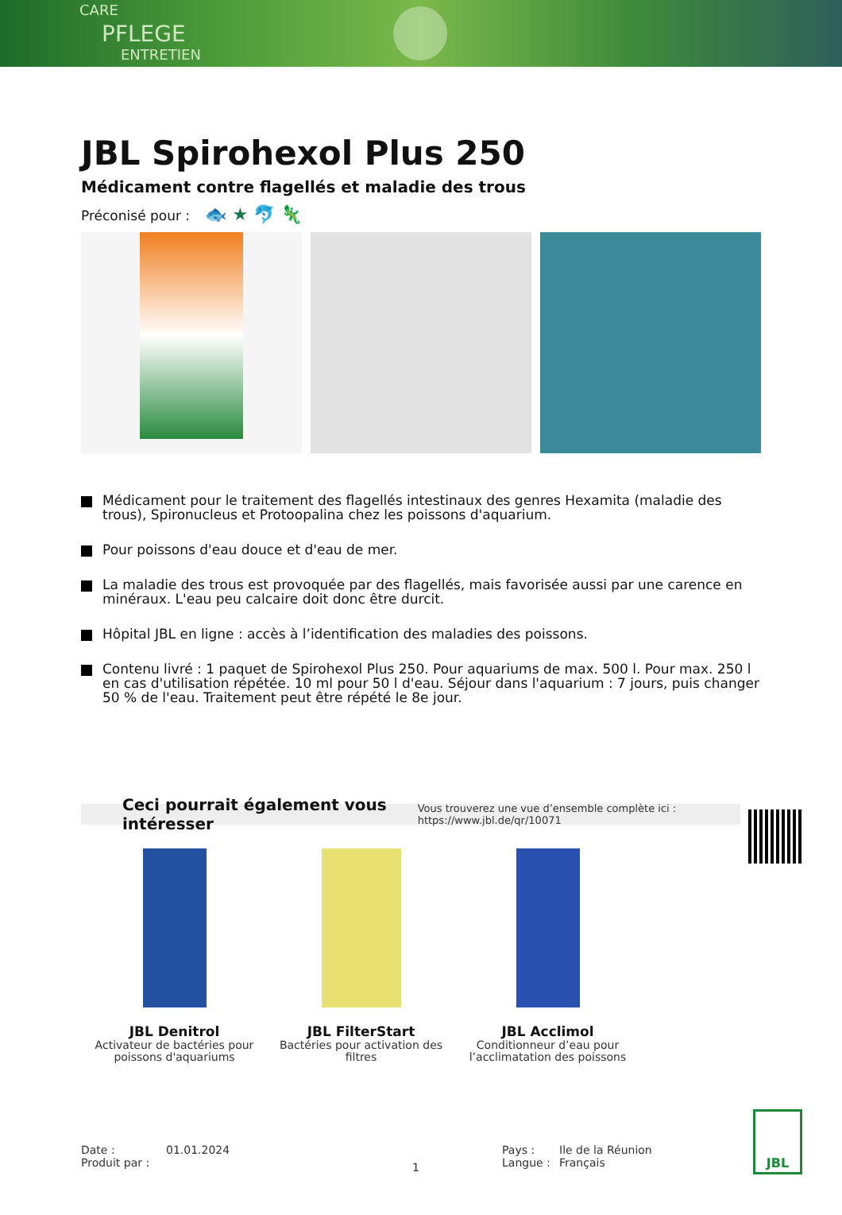CARE
PFLEGE
ENTRETIEN
JBL Spirohexol Plus 250
Médicament contre flagellés et maladie des trous
Préconisé pour : 🐟 ★ 🐬 🦎
Médicament pour le traitement des flagellés intestinaux des genres Hexamita (maladie des trous), Spironucleus et Protoopalina chez les poissons d'aquarium.
Pour poissons d'eau douce et d'eau de mer.
La maladie des trous est provoquée par des flagellés, mais favorisée aussi par une carence en minéraux. L'eau peu calcaire doit donc être durcit.
Hôpital JBL en ligne : accès à l’identification des maladies des poissons.
Contenu livré : 1 paquet de Spirohexol Plus 250. Pour aquariums de max. 500 l. Pour max. 250 l en cas d'utilisation répétée. 10 ml pour 50 l d'eau. Séjour dans l'aquarium : 7 jours, puis changer 50 % de l'eau. Traitement peut être répété le 8e jour.
Ceci pourrait également vous intéresser Vous trouverez une vue d’ensemble complète ici : https://www.jbl.de/qr/10071
JBL Denitrol
Activateur de bactéries pour poissons d'aquariums
JBL FilterStart
Bactéries pour activation des filtres
JBL Acclimol
Conditionneur d’eau pour l’acclimatation des poissons
Date :
Produit par :
01.01.2024
1
Pays :
Langue :
Ile de la Réunion
Français
JBL